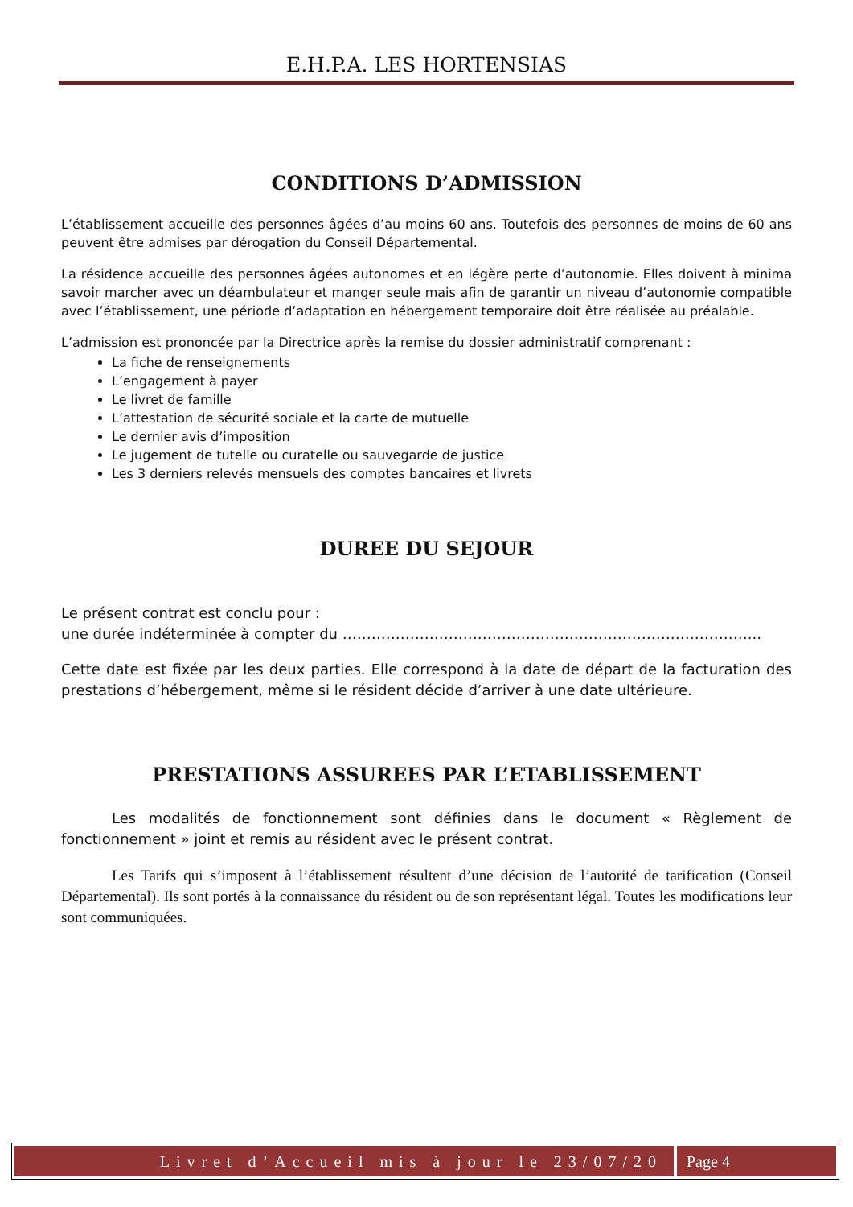E.H.P.A. LES HORTENSIAS
CONDITIONS D’ADMISSION
L’établissement accueille des personnes âgées d’au moins 60 ans. Toutefois des personnes de moins de 60 ans peuvent être admises par dérogation du Conseil Départemental.
La résidence accueille des personnes âgées autonomes et en légère perte d’autonomie. Elles doivent à minima savoir marcher avec un déambulateur et manger seule mais afin de garantir un niveau d’autonomie compatible avec l’établissement, une période d’adaptation en hébergement temporaire doit être réalisée au préalable.
L’admission est prononcée par la Directrice après la remise du dossier administratif comprenant :
La fiche de renseignements
L’engagement à payer
Le livret de famille
L’attestation de sécurité sociale et la carte de mutuelle
Le dernier avis d’imposition
Le jugement de tutelle ou curatelle ou sauvegarde de justice
Les 3 derniers relevés mensuels des comptes bancaires et livrets
DUREE DU SEJOUR
Le présent contrat est conclu pour :
une durée indéterminée à compter du …………………………………………………………………………...
Cette date est fixée par les deux parties. Elle correspond à la date de départ de la facturation des prestations d’hébergement, même si le résident décide d’arriver à une date ultérieure.
PRESTATIONS ASSUREES PAR L’ETABLISSEMENT
Les modalités de fonctionnement sont définies dans le document « Règlement de fonctionnement » joint et remis au résident avec le présent contrat.
Les Tarifs qui s’imposent à l’établissement résultent d’une décision de l’autorité de tarification (Conseil Départemental). Ils sont portés à la connaissance du résident ou de son représentant légal. Toutes les modifications leur sont communiquées.
Livret d’Accueil mis à jour le 23/07/20
Page 4